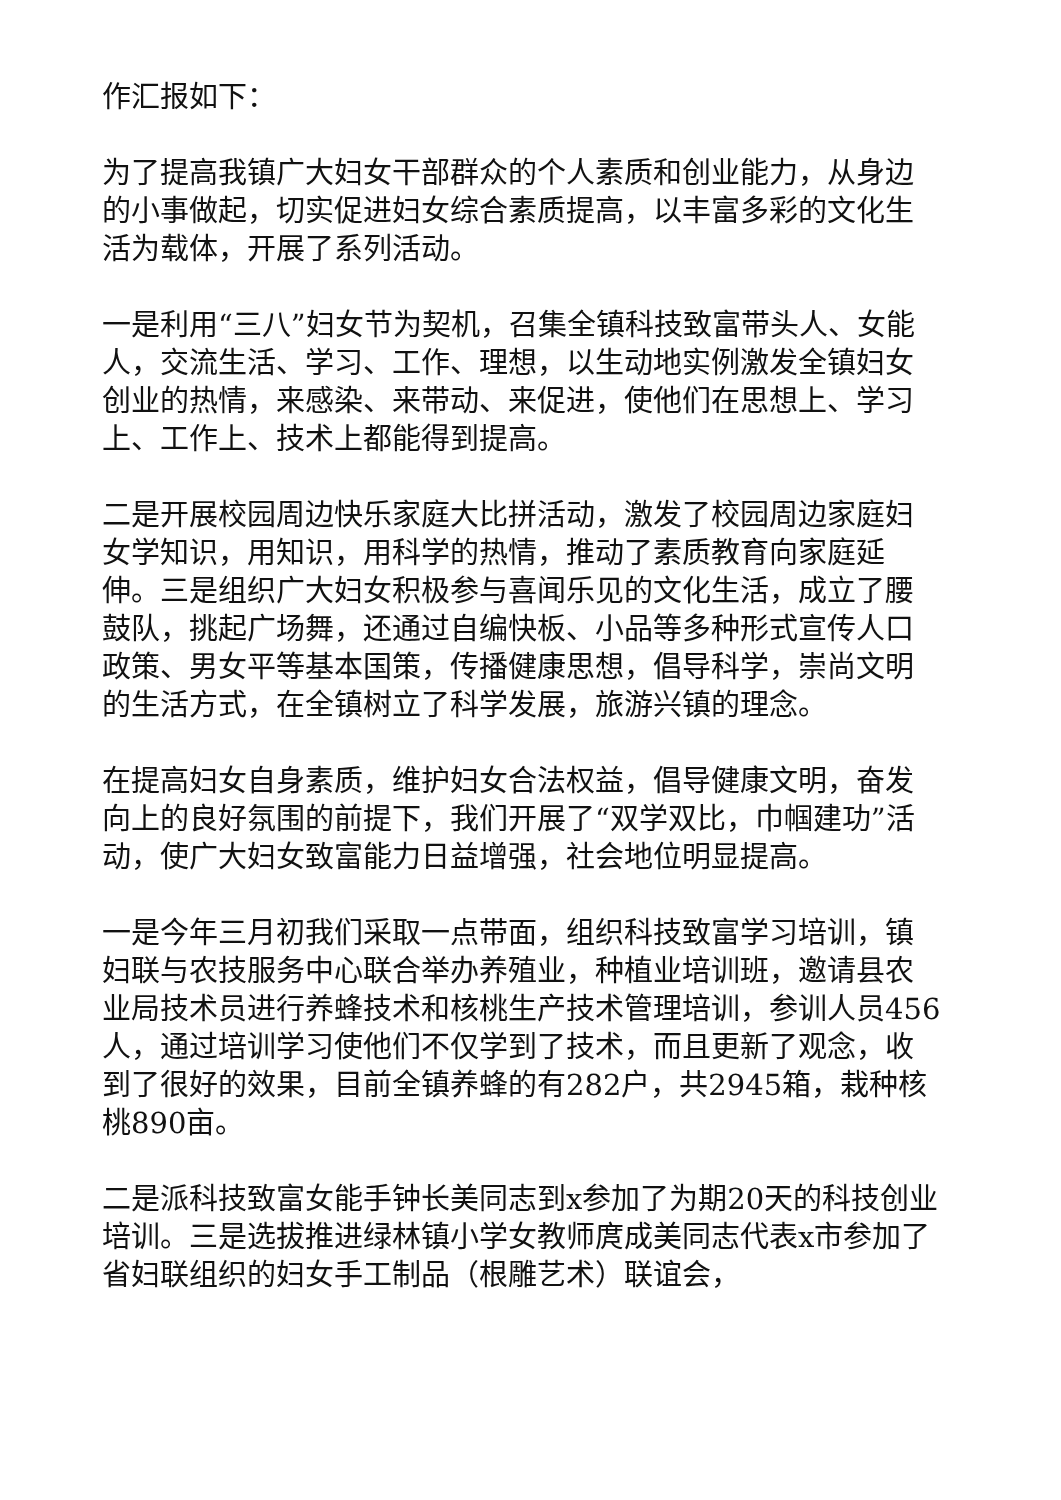作汇报如下：
为了提高我镇广大妇女干部群众的个人素质和创业能力，从身边的小事做起，切实促进妇女综合素质提高，以丰富多彩的文化生活为载体，开展了系列活动。
一是利用“三八”妇女节为契机，召集全镇科技致富带头人、女能人，交流生活、学习、工作、理想，以生动地实例激发全镇妇女创业的热情，来感染、来带动、来促进，使他们在思想上、学习上、工作上、技术上都能得到提高。
二是开展校园周边快乐家庭大比拼活动，激发了校园周边家庭妇女学知识，用知识，用科学的热情，推动了素质教育向家庭延伸。三是组织广大妇女积极参与喜闻乐见的文化生活，成立了腰鼓队，挑起广场舞，还通过自编快板、小品等多种形式宣传人口政策、男女平等基本国策，传播健康思想，倡导科学，崇尚文明的生活方式，在全镇树立了科学发展，旅游兴镇的理念。
在提高妇女自身素质，维护妇女合法权益，倡导健康文明，奋发向上的良好氛围的前提下，我们开展了“双学双比，巾帼建功”活动，使广大妇女致富能力日益增强，社会地位明显提高。
一是今年三月初我们采取一点带面，组织科技致富学习培训，镇妇联与农技服务中心联合举办养殖业，种植业培训班，邀请县农业局技术员进行养蜂技术和核桃生产技术管理培训，参训人员456人，通过培训学习使他们不仅学到了技术，而且更新了观念，收到了很好的效果，目前全镇养蜂的有282户，共2945箱，栽种核桃890亩。
二是派科技致富女能手钟长美同志到x参加了为期20天的科技创业培训。三是选拔推进绿林镇小学女教师庹成美同志代表x市参加了省妇联组织的妇女手工制品（根雕艺术）联谊会，